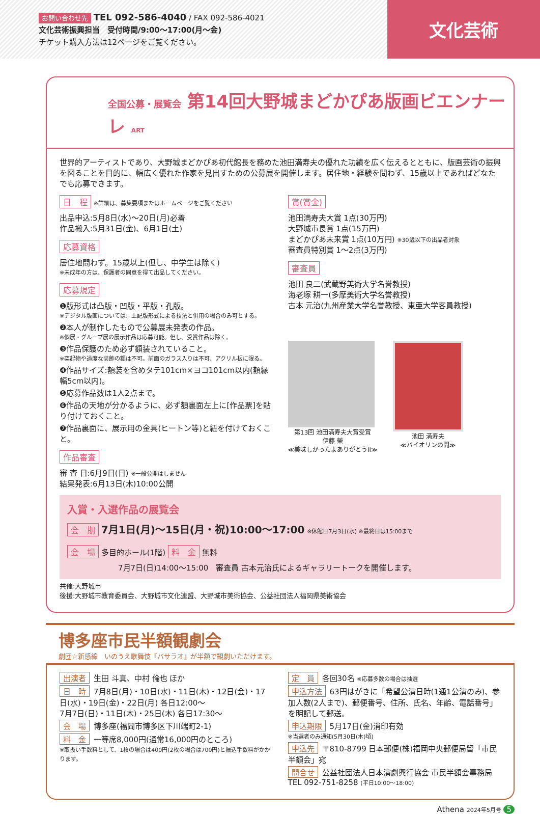文化芸術
お問い合わせ先 TEL 092-586-4040 / FAX 092-586-4021
文化芸術振興担当　受付時間/9:00〜17:00(月〜金)
チケット購入方法は12ページをご覧ください。
全国公募・展覧会 第14回大野城まどかぴあ版画ビエンナーレ ART
世界的アーティストであり、大野城まどかぴあ初代館長を務めた池田満寿夫の優れた功績を広く伝えるとともに、版画芸術の振興を図ることを目的に、幅広く優れた作家を見出すための公募展を開催します。居住地・経験を問わず、15歳以上であればどなたでも応募できます。
日　程 ※詳細は、募集要項またはホームページをご覧ください
出品申込:5月8日(水)〜20日(月)必着
作品搬入:5月31日(金)、6月1日(土)
応募資格
居住地問わず。15歳以上(但し、中学生は除く)
※未成年の方は、保護者の同意を得て出品してください。
応募規定
❶版形式は凸版・凹版・平版・孔版。
※デジタル版画については、上記版形式による技法と併用の場合のみ可とする。
❷本人が制作したもので公募展未発表の作品。
※個展・グループ展の展示作品は応募可能。但し、受賞作品は除く。
❸作品保護のため必ず額装されていること。
※突起物や過度な装飾の額は不可。前面のガラス入りは不可、アクリル板に限る。
❹作品サイズ:額装を含めタテ101cm×ヨコ101cm以内(額縁幅5cm以内)。
❺応募作品数は1人2点まで。
❻作品の天地が分かるように、必ず額裏面左上に[作品票]を貼り付けておくこと。
❼作品裏面に、展示用の金具(ヒートン等)と紐を付けておくこと。
作品審査
審 査 日:6月9日(日) ※一般公開はしません
結果発表:6月13日(木)10:00公開
賞(賞金)
池田満寿夫大賞 1点(30万円)
大野城市長賞 1点(15万円)
まどかぴあ未来賞 1点(10万円) ※30歳以下の出品者対象
審査員特別賞 1〜2点(3万円)
審査員
池田 良二(武蔵野美術大学名誉教授)
海老塚 耕一(多摩美術大学名誉教授)
古本 元治(九州産業大学名誉教授、東亜大学客員教授)
第13回 池田満寿夫大賞受賞
伊藤 榮
≪美味しかったよありがとうII≫
池田 満寿夫
≪バイオリンの間≫
入賞・入選作品の展覧会
会　期 7月1日(月)〜15日(月・祝)10:00〜17:00 ※休館日7月3日(水) ※最終日は15:00まで
会　場 多目的ホール(1階) 料　金 無料
7月7日(日)14:00〜15:00　審査員 古本元治氏によるギャラリートークを開催します。
共催:大野城市
後援:大野城市教育委員会、大野城市文化連盟、大野城市美術協会、公益社団法人福岡県美術協会
博多座市民半額観劇会
劇団☆新感線　いのうえ歌舞伎『バサラオ』が半額で観劇いただけます。
出演者 生田 斗真、中村 倫也 ほか
日　時 7月8日(月)・10日(水)・11日(木)・12日(金)・17日(水)・19日(金)・22日(月) 各日12:00〜
7月7日(日)・11日(木)・25日(木) 各日17:30〜
会　場 博多座(福岡市博多区下川端町2-1)
料　金 一等席8,000円(通常16,000円のところ)
※取扱い手数料として、1枚の場合は400円(2枚の場合は700円)と振込手数料がかかります。
定　員 各回30名 ※応募多数の場合は抽選
申込方法 63円はがきに「希望公演日時(1通1公演のみ)、参加人数(2人まで)、郵便番号、住所、氏名、年齢、電話番号」を明記して郵送。
申込期限 5月17日(金)消印有効
※当選者のみ通知(5月30日(木)頃)
申込先 〒810-8799 日本郵便(株)福岡中央郵便局留「市民半額会」宛
問合せ 公益社団法人日本演劇興行協会 市民半額会事務局
TEL 092-751-8258 (平日10:00〜18:00)
Athena 2024年5月号 5